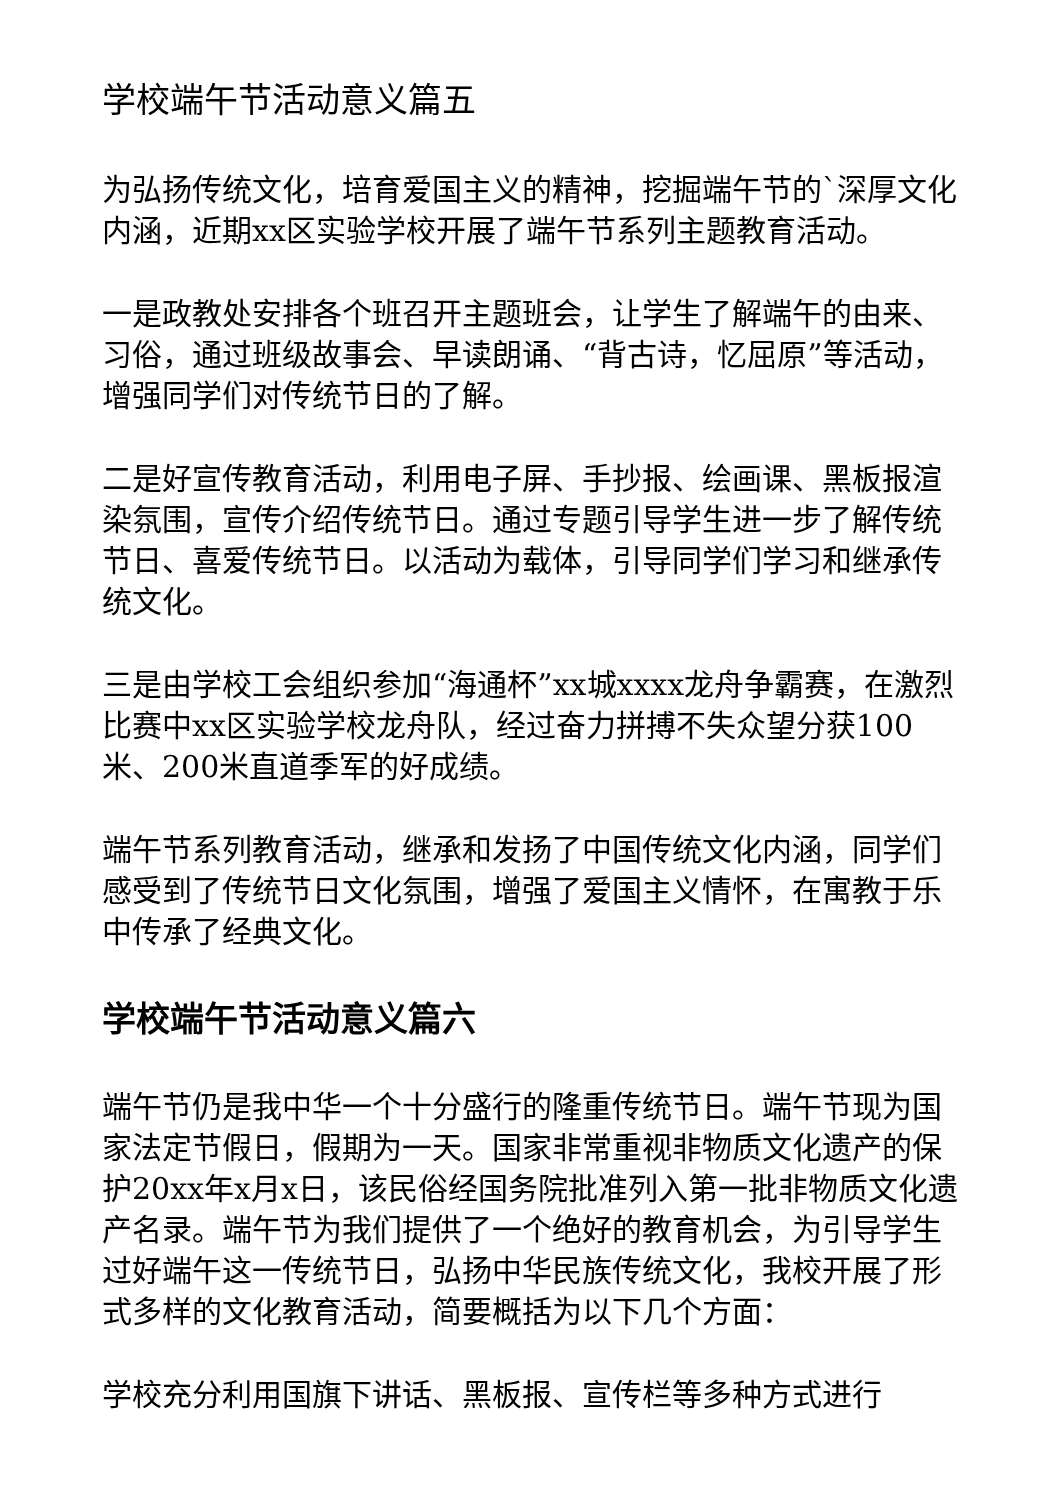学校端午节活动意义篇五
为弘扬传统文化，培育爱国主义的精神，挖掘端午节的`深厚文化内涵，近期xx区实验学校开展了端午节系列主题教育活动。
一是政教处安排各个班召开主题班会，让学生了解端午的由来、习俗，通过班级故事会、早读朗诵、“背古诗，忆屈原”等活动，增强同学们对传统节日的了解。
二是好宣传教育活动，利用电子屏、手抄报、绘画课、黑板报渲染氛围，宣传介绍传统节日。通过专题引导学生进一步了解传统节日、喜爱传统节日。以活动为载体，引导同学们学习和继承传统文化。
三是由学校工会组织参加“海通杯”xx城xxxx龙舟争霸赛，在激烈比赛中xx区实验学校龙舟队，经过奋力拼搏不失众望分获100米、200米直道季军的好成绩。
端午节系列教育活动，继承和发扬了中国传统文化内涵，同学们感受到了传统节日文化氛围，增强了爱国主义情怀，在寓教于乐中传承了经典文化。
学校端午节活动意义篇六
端午节仍是我中华一个十分盛行的隆重传统节日。端午节现为国家法定节假日，假期为一天。国家非常重视非物质文化遗产的保护20xx年x月x日，该民俗经国务院批准列入第一批非物质文化遗产名录。端午节为我们提供了一个绝好的教育机会，为引导学生过好端午这一传统节日，弘扬中华民族传统文化，我校开展了形式多样的文化教育活动，简要概括为以下几个方面：
学校充分利用国旗下讲话、黑板报、宣传栏等多种方式进行